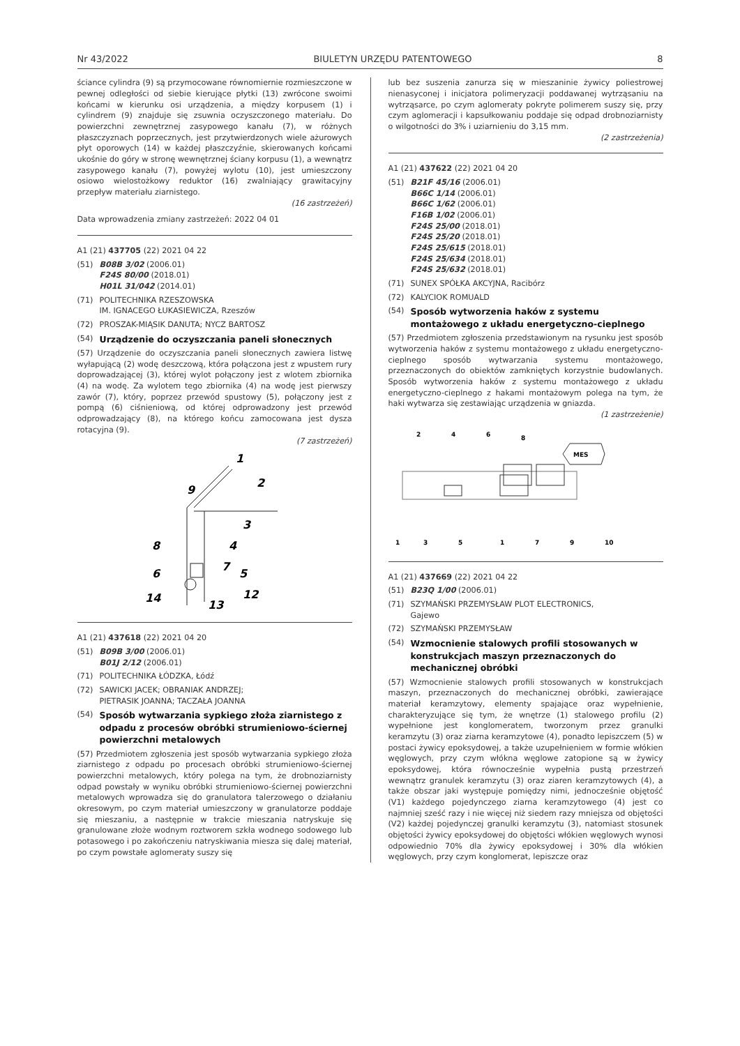Nr 43/2022 BIULETYN URZĘDU PATENTOWEGO 8
ściance cylindra (9) są przymocowane równomiernie rozmieszczone w pewnej odległości od siebie kierujące płytki (13) zwrócone swoimi końcami w kierunku osi urządzenia, a między korpusem (1) i cylindrem (9) znajduje się zsuwnia oczyszczonego materiału. Do powierzchni zewnętrznej zasypowego kanału (7), w różnych płaszczyznach poprzecznych, jest przytwierdzonych wiele ażurowych płyt oporowych (14) w każdej płaszczyźnie, skierowanych końcami ukośnie do góry w stronę wewnętrznej ściany korpusu (1), a wewnątrz zasypowego kanału (7), powyżej wylotu (10), jest umieszczony osiowo wielostożkowy reduktor (16) zwalniający grawitacyjny przepływ materiału ziarnistego.
(16 zastrzeżeń)
Data wprowadzenia zmiany zastrzeżeń: 2022 04 01
A1 (21) 437705 (22) 2021 04 22
(51) B08B 3/02 (2006.01)
F24S 80/00 (2018.01)
H01L 31/042 (2014.01)
(71) POLITECHNIKA RZESZOWSKA
IM. IGNACEGO ŁUKASIEWICZA, Rzeszów
(72) PROSZAK-MIĄSIK DANUTA; NYCZ BARTOSZ
(54) Urządzenie do oczyszczania paneli słonecznych
(57) Urządzenie do oczyszczania paneli słonecznych zawiera listwę wyłapującą (2) wodę deszczową, która połączona jest z wpustem rury doprowadzającej (3), której wylot połączony jest z wlotem zbiornika (4) na wodę. Za wylotem tego zbiornika (4) na wodę jest pierwszy zawór (7), który, poprzez przewód spustowy (5), połączony jest z pompą (6) ciśnieniową, od której odprowadzony jest przewód odprowadzający (8), na którego końcu zamocowana jest dysza rotacyjna (9).
(7 zastrzeżeń)
1
2
9
3
8
4
7
6
5
14
12
13
A1 (21) 437618 (22) 2021 04 20
(51) B09B 3/00 (2006.01)
B01J 2/12 (2006.01)
(71) POLITECHNIKA ŁÓDZKA, Łódź
(72) SAWICKI JACEK; OBRANIAK ANDRZEJ;
PIETRASIK JOANNA; TACZAŁA JOANNA
(54) Sposób wytwarzania sypkiego złoża ziarnistego z odpadu z procesów obróbki strumieniowo-ściernej powierzchni metalowych
(57) Przedmiotem zgłoszenia jest sposób wytwarzania sypkiego złoża ziarnistego z odpadu po procesach obróbki strumieniowo-ściernej powierzchni metalowych, który polega na tym, że drobnoziarnisty odpad powstały w wyniku obróbki strumieniowo-ściernej powierzchni metalowych wprowadza się do granulatora talerzowego o działaniu okresowym, po czym materiał umieszczony w granulatorze poddaje się mieszaniu, a następnie w trakcie mieszania natryskuje się granulowane złoże wodnym roztworem szkła wodnego sodowego lub potasowego i po zakończeniu natryskiwania miesza się dalej materiał, po czym powstałe aglomeraty suszy się
lub bez suszenia zanurza się w mieszaninie żywicy poliestrowej nienasyconej i inicjatora polimeryzacji poddawanej wytrząsaniu na wytrząsarce, po czym aglomeraty pokryte polimerem suszy się, przy czym aglomeracji i kapsułkowaniu poddaje się odpad drobnoziarnisty o wilgotności do 3% i uziarnieniu do 3,15 mm.
(2 zastrzeżenia)
A1 (21) 437622 (22) 2021 04 20
(51) B21F 45/16 (2006.01)
B66C 1/14 (2006.01)
B66C 1/62 (2006.01)
F16B 1/02 (2006.01)
F24S 25/00 (2018.01)
F24S 25/20 (2018.01)
F24S 25/615 (2018.01)
F24S 25/634 (2018.01)
F24S 25/632 (2018.01)
(71) SUNEX SPÓŁKA AKCYJNA, Racibórz
(72) KALYCIOK ROMUALD
(54) Sposób wytworzenia haków z systemu montażowego z układu energetyczno-cieplnego
(57) Przedmiotem zgłoszenia przedstawionym na rysunku jest sposób wytworzenia haków z systemu montażowego z układu energetyczno-cieplnego sposób wytwarzania systemu montażowego, przeznaczonych do obiektów zamkniętych korzystnie budowlanych. Sposób wytworzenia haków z systemu montażowego z układu energetyczno-cieplnego z hakami montażowym polega na tym, że haki wytwarza się zestawiając urządzenia w gniazda.
(1 zastrzeżenie)
MES
2
4
6
8
1
3
5
1
7
9
10
A1 (21) 437669 (22) 2021 04 22
(51) B23Q 1/00 (2006.01)
(71) SZYMAŃSKI PRZEMYSŁAW PLOT ELECTRONICS,
Gajewo
(72) SZYMAŃSKI PRZEMYSŁAW
(54) Wzmocnienie stalowych profili stosowanych w konstrukcjach maszyn przeznaczonych do mechanicznej obróbki
(57) Wzmocnienie stalowych profili stosowanych w konstrukcjach maszyn, przeznaczonych do mechanicznej obróbki, zawierające materiał keramzytowy, elementy spajające oraz wypełnienie, charakteryzujące się tym, że wnętrze (1) stalowego profilu (2) wypełnione jest konglomeratem, tworzonym przez granulki keramzytu (3) oraz ziarna keramzytowe (4), ponadto lepiszczem (5) w postaci żywicy epoksydowej, a także uzupełnieniem w formie włókien węglowych, przy czym włókna węglowe zatopione są w żywicy epoksydowej, która równocześnie wypełnia pustą przestrzeń wewnątrz granulek keramzytu (3) oraz ziaren keramzytowych (4), a także obszar jaki występuje pomiędzy nimi, jednocześnie objętość (V1) każdego pojedynczego ziarna keramzytowego (4) jest co najmniej sześć razy i nie więcej niż siedem razy mniejsza od objętości (V2) każdej pojedynczej granulki keramzytu (3), natomiast stosunek objętości żywicy epoksydowej do objętości włókien węglowych wynosi odpowiednio 70% dla żywicy epoksydowej i 30% dla włókien węglowych, przy czym konglomerat, lepiszcze oraz